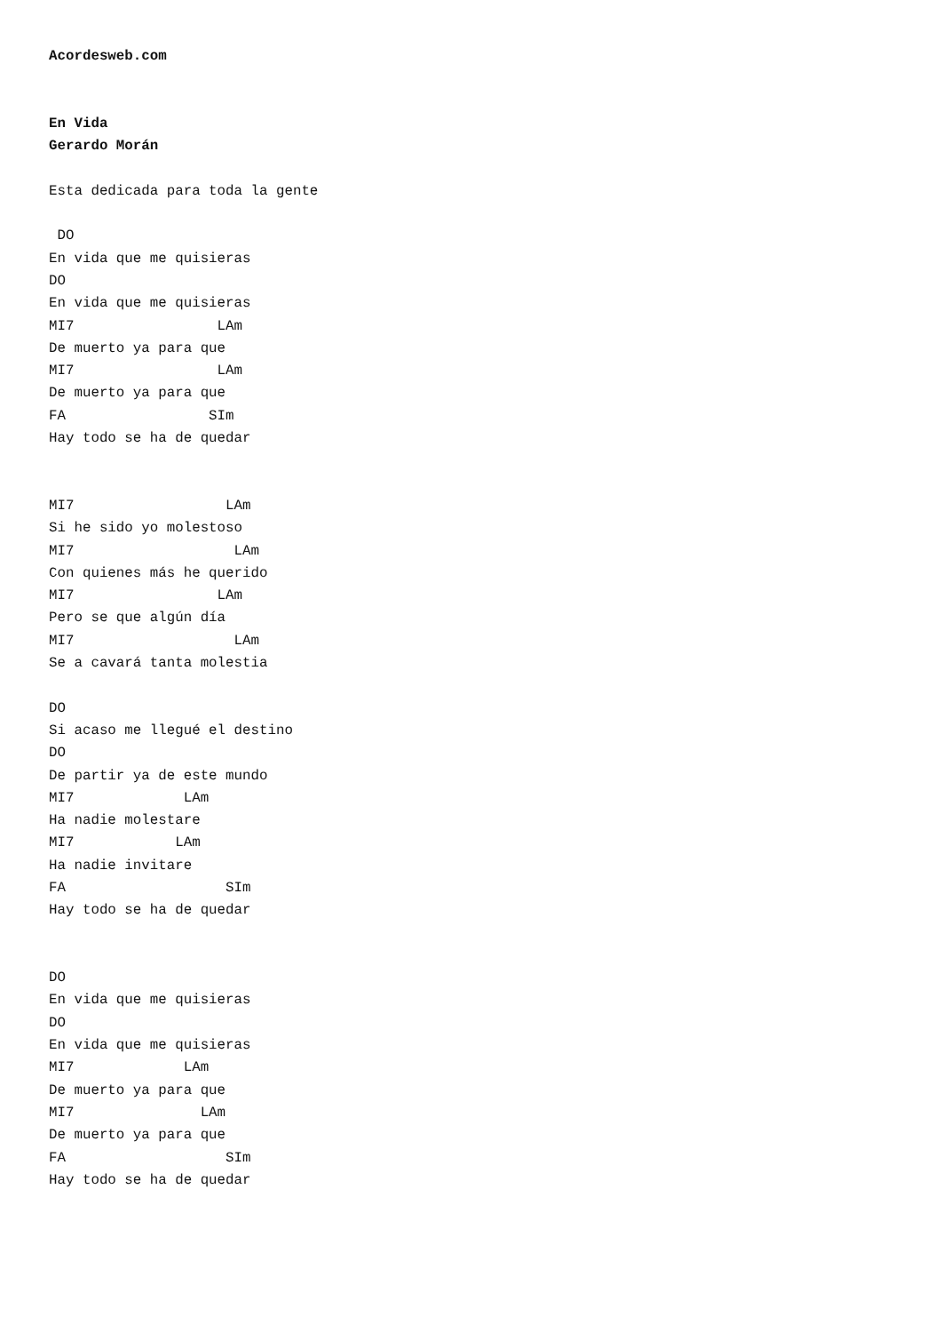Acordesweb.com


En Vida
Gerardo Morán

Esta dedicada para toda la gente

 DO
En vida que me quisieras
DO
En vida que me quisieras
MI7                 LAm
De muerto ya para que
MI7                 LAm
De muerto ya para que
FA                 SIm
Hay todo se ha de quedar


MI7                  LAm
Si he sido yo molestoso
MI7                   LAm
Con quienes más he querido
MI7                 LAm
Pero se que algún día
MI7                   LAm
Se a cavará tanta molestia

DO
Si acaso me llegué el destino
DO
De partir ya de este mundo
MI7             LAm
Ha nadie molestare
MI7            LAm
Ha nadie invitare
FA                   SIm
Hay todo se ha de quedar


DO
En vida que me quisieras
DO
En vida que me quisieras
MI7             LAm
De muerto ya para que
MI7               LAm
De muerto ya para que
FA                   SIm
Hay todo se ha de quedar